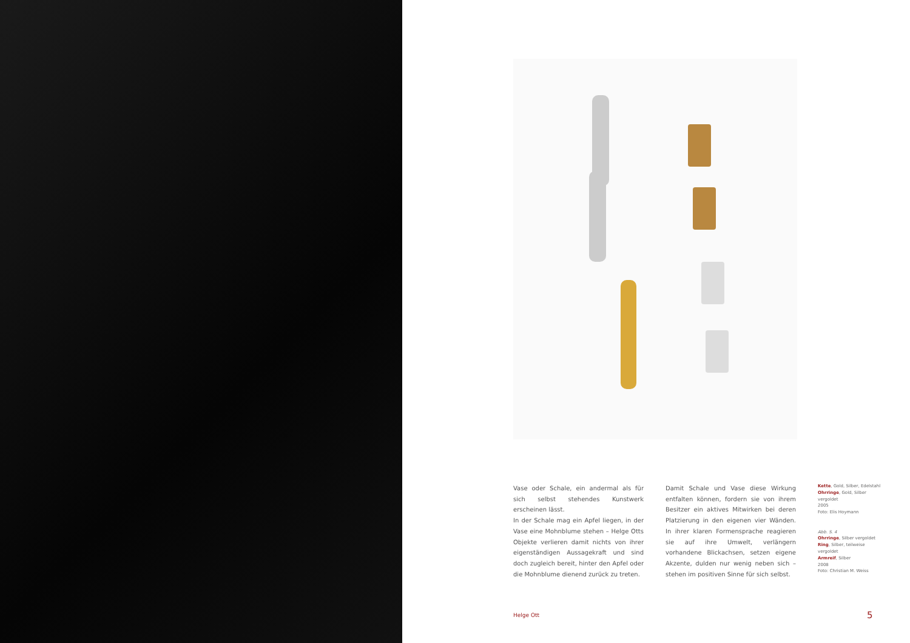Vase oder Schale, ein andermal als für sich selbst stehendes Kunstwerk erscheinen lässt.
In der Schale mag ein Apfel liegen, in der Vase eine Mohnblume stehen – Helge Otts Objekte verlieren damit nichts von ihrer eigenständigen Aussagekraft und sind doch zugleich bereit, hinter den Apfel oder die Mohnblume dienend zurück zu treten.
Damit Schale und Vase diese Wirkung entfalten können, fordern sie von ihrem Besitzer ein aktives Mitwirken bei deren Platzierung in den eigenen vier Wänden. In ihrer klaren Formensprache reagieren sie auf ihre Umwelt, verlängern vorhandene Blickachsen, setzen eigene Akzente, dulden nur wenig neben sich – stehen im positiven Sinne für sich selbst.
Kette, Gold, Silber, Edelstahl
Ohrringe, Gold, Silber vergoldet
2005
Foto: Elis Hoymann
Abb. S. 4
Ohrringe, Silber vergoldet
Ring, Silber, teilweise vergoldet
Armreif, Silber
2008
Foto: Christian M. Weiss
Helge Ott 5